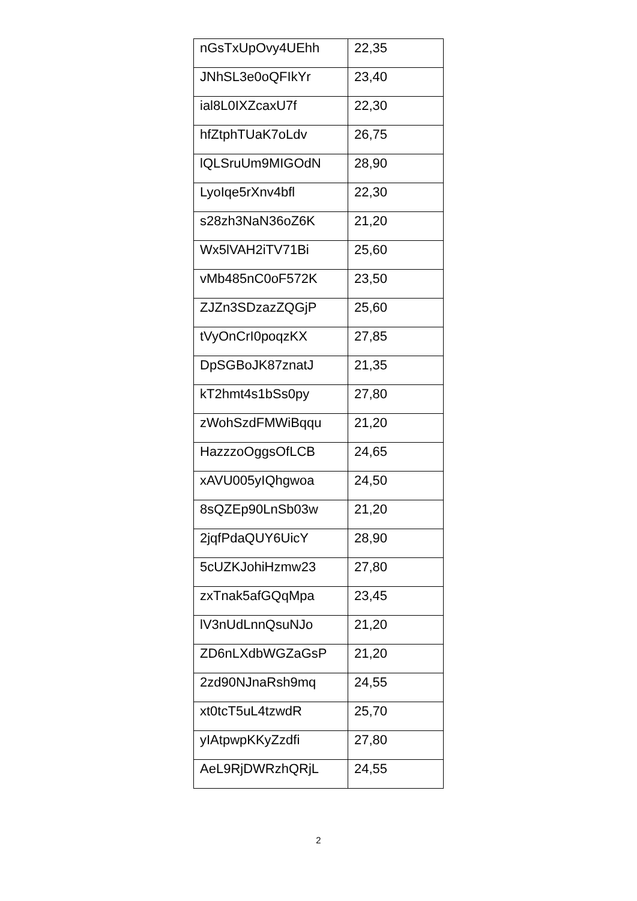| nGsTxUpOvy4UEhh | 22,35 |
| JNhSL3e0oQFIkYr | 23,40 |
| ial8L0IXZcaxU7f | 22,30 |
| hfZtphTUaK7oLdv | 26,75 |
| lQLSruUm9MIGOdN | 28,90 |
| LyoIqe5rXnv4bfl | 22,30 |
| s28zh3NaN36oZ6K | 21,20 |
| Wx5lVAH2iTV71Bi | 25,60 |
| vMb485nC0oF572K | 23,50 |
| ZJZn3SDzazZQGjP | 25,60 |
| tVyOnCrI0poqzKX | 27,85 |
| DpSGBoJK87znatJ | 21,35 |
| kT2hmt4s1bSs0py | 27,80 |
| zWohSzdFMWiBqqu | 21,20 |
| HazzzoOggsOfLCB | 24,65 |
| xAVU005yIQhgwoa | 24,50 |
| 8sQZEp90LnSb03w | 21,20 |
| 2jqfPdaQUY6UicY | 28,90 |
| 5cUZKJohiHzmw23 | 27,80 |
| zxTnak5afGQqMpa | 23,45 |
| lV3nUdLnnQsuNJo | 21,20 |
| ZD6nLXdbWGZaGsP | 21,20 |
| 2zd90NJnaRsh9mq | 24,55 |
| xt0tcT5uL4tzwdR | 25,70 |
| yIAtpwpKKyZzdfi | 27,80 |
| AeL9RjDWRzhQRjL | 24,55 |
2